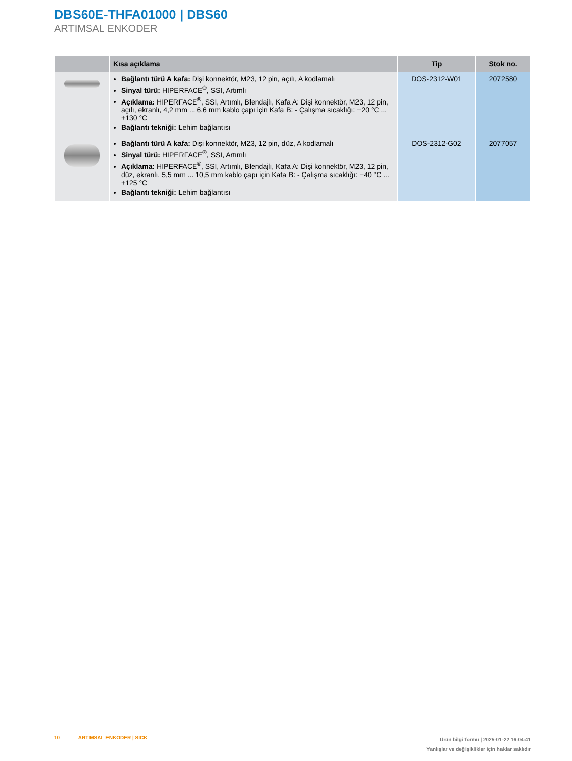DBS60E-THFA01000 | DBS60
ARTIMSAL ENKODER
| | Kısa açıklama | Tip | Stok no. |
| --- | --- | --- | --- |
| | Bağlantı türü A kafa: Dişi konnektör, M23, 12 pin, açılı, A kodlamalı Sinyal türü: HIPERFACE<sup>®</sup>, SSI, Artımlı Açıklama: HIPERFACE<sup>®</sup>, SSI, Artımlı, Blendajlı, Kafa A: Dişi konnektör, M23, 12 pin, açılı, ekranlı, 4,2 mm ... 6,6 mm kablo çapı için Kafa B: - Çalışma sıcaklığı: −20 °C ... +130 °C Bağlantı tekniği: Lehim bağlantısı | DOS-2312-W01 | 2072580 |
| | Bağlantı türü A kafa: Dişi konnektör, M23, 12 pin, düz, A kodlamalı Sinyal türü: HIPERFACE<sup>®</sup>, SSI, Artımlı Açıklama: HIPERFACE<sup>®</sup>, SSI, Artımlı, Blendajlı, Kafa A: Dişi konnektör, M23, 12 pin, düz, ekranlı, 5,5 mm ... 10,5 mm kablo çapı için Kafa B: - Çalışma sıcaklığı: −40 °C ... +125 °C Bağlantı tekniği: Lehim bağlantısı | DOS-2312-G02 | 2077057 |
10 ARTIMSAL ENKODER | SICK
Ürün bilgi formu | 2025-01-22 16:04:41
Yanlışlar ve değişiklikler için haklar saklıdır